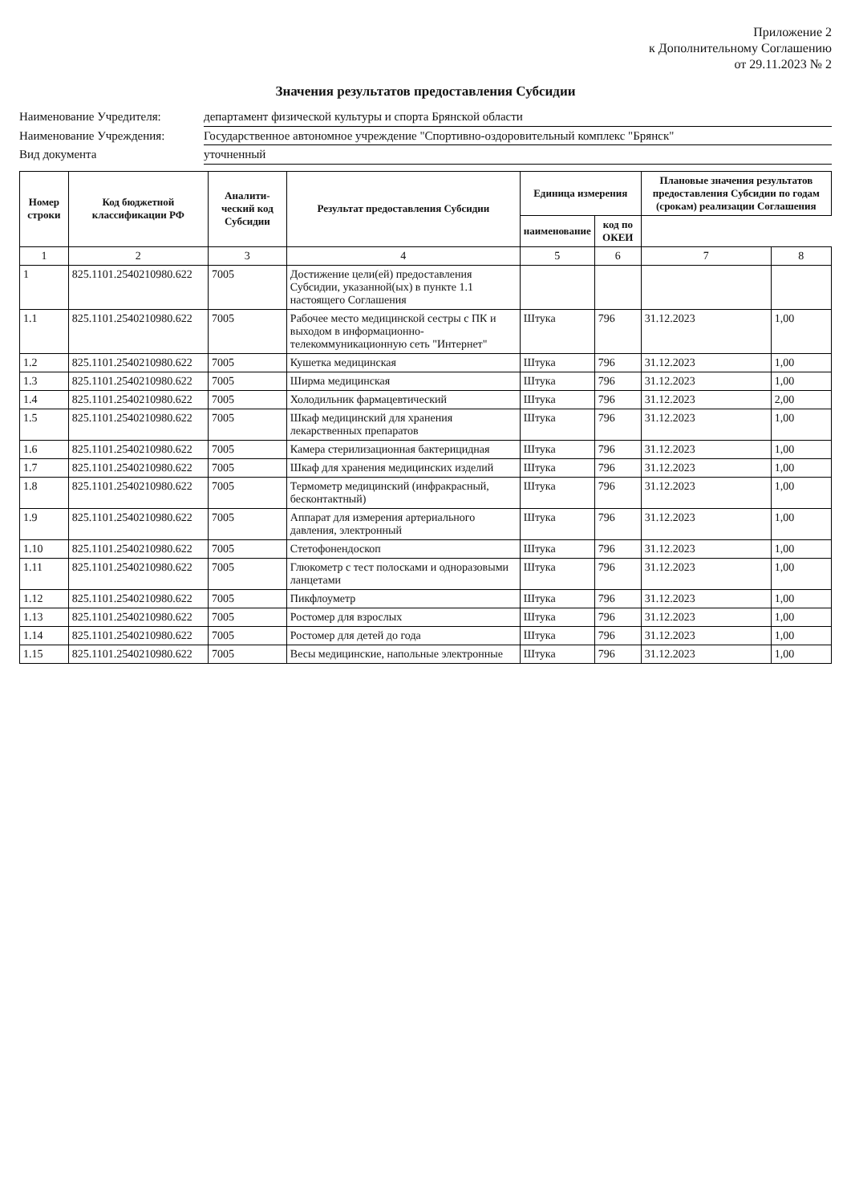Приложение 2
к Дополнительному Соглашению
от 29.11.2023 № 2
Значения результатов предоставления Субсидии
Наименование Учредителя: департамент физической культуры и спорта Брянской области
Наименование Учреждения: Государственное автономное учреждение "Спортивно-оздоровительный комплекс "Брянск"
Вид документа уточненный
| Номер строки | Код бюджетной классификации РФ | Аналити-ческий код Субсидии | Результат предоставления Субсидии | Единица измерения | | Плановые значения результатов предоставления Субсидии по годам (срокам) реализации Соглашения | |
| --- | --- | --- | --- | --- | --- | --- | --- |
| | | | | наименование | код по ОКЕИ | | |
| 1 | 2 | 3 | 4 | 5 | 6 | 7 | 8 |
| 1 | 825.1101.2540210980.622 | 7005 | Достижение цели(ей) предоставления Субсидии, указанной(ых) в пункте 1.1 настоящего Соглашения | | | | |
| 1.1 | 825.1101.2540210980.622 | 7005 | Рабочее место медицинской сестры с ПК и выходом в информационно-телекоммуникационную сеть "Интернет" | Штука | 796 | 31.12.2023 | 1,00 |
| 1.2 | 825.1101.2540210980.622 | 7005 | Кушетка медицинская | Штука | 796 | 31.12.2023 | 1,00 |
| 1.3 | 825.1101.2540210980.622 | 7005 | Ширма медицинская | Штука | 796 | 31.12.2023 | 1,00 |
| 1.4 | 825.1101.2540210980.622 | 7005 | Холодильник фармацевтический | Штука | 796 | 31.12.2023 | 2,00 |
| 1.5 | 825.1101.2540210980.622 | 7005 | Шкаф медицинский для хранения лекарственных препаратов | Штука | 796 | 31.12.2023 | 1,00 |
| 1.6 | 825.1101.2540210980.622 | 7005 | Камера стерилизационная бактерицидная | Штука | 796 | 31.12.2023 | 1,00 |
| 1.7 | 825.1101.2540210980.622 | 7005 | Шкаф для хранения медицинских изделий | Штука | 796 | 31.12.2023 | 1,00 |
| 1.8 | 825.1101.2540210980.622 | 7005 | Термометр медицинский (инфракрасный, бесконтактный) | Штука | 796 | 31.12.2023 | 1,00 |
| 1.9 | 825.1101.2540210980.622 | 7005 | Аппарат для измерения артериального давления, электронный | Штука | 796 | 31.12.2023 | 1,00 |
| 1.10 | 825.1101.2540210980.622 | 7005 | Стетофонендоскоп | Штука | 796 | 31.12.2023 | 1,00 |
| 1.11 | 825.1101.2540210980.622 | 7005 | Глюкометр с тест полосками и одноразовыми ланцетами | Штука | 796 | 31.12.2023 | 1,00 |
| 1.12 | 825.1101.2540210980.622 | 7005 | Пикфлоуметр | Штука | 796 | 31.12.2023 | 1,00 |
| 1.13 | 825.1101.2540210980.622 | 7005 | Ростомер для взрослых | Штука | 796 | 31.12.2023 | 1,00 |
| 1.14 | 825.1101.2540210980.622 | 7005 | Ростомер для детей до года | Штука | 796 | 31.12.2023 | 1,00 |
| 1.15 | 825.1101.2540210980.622 | 7005 | Весы медицинские, напольные электронные | Штука | 796 | 31.12.2023 | 1,00 |